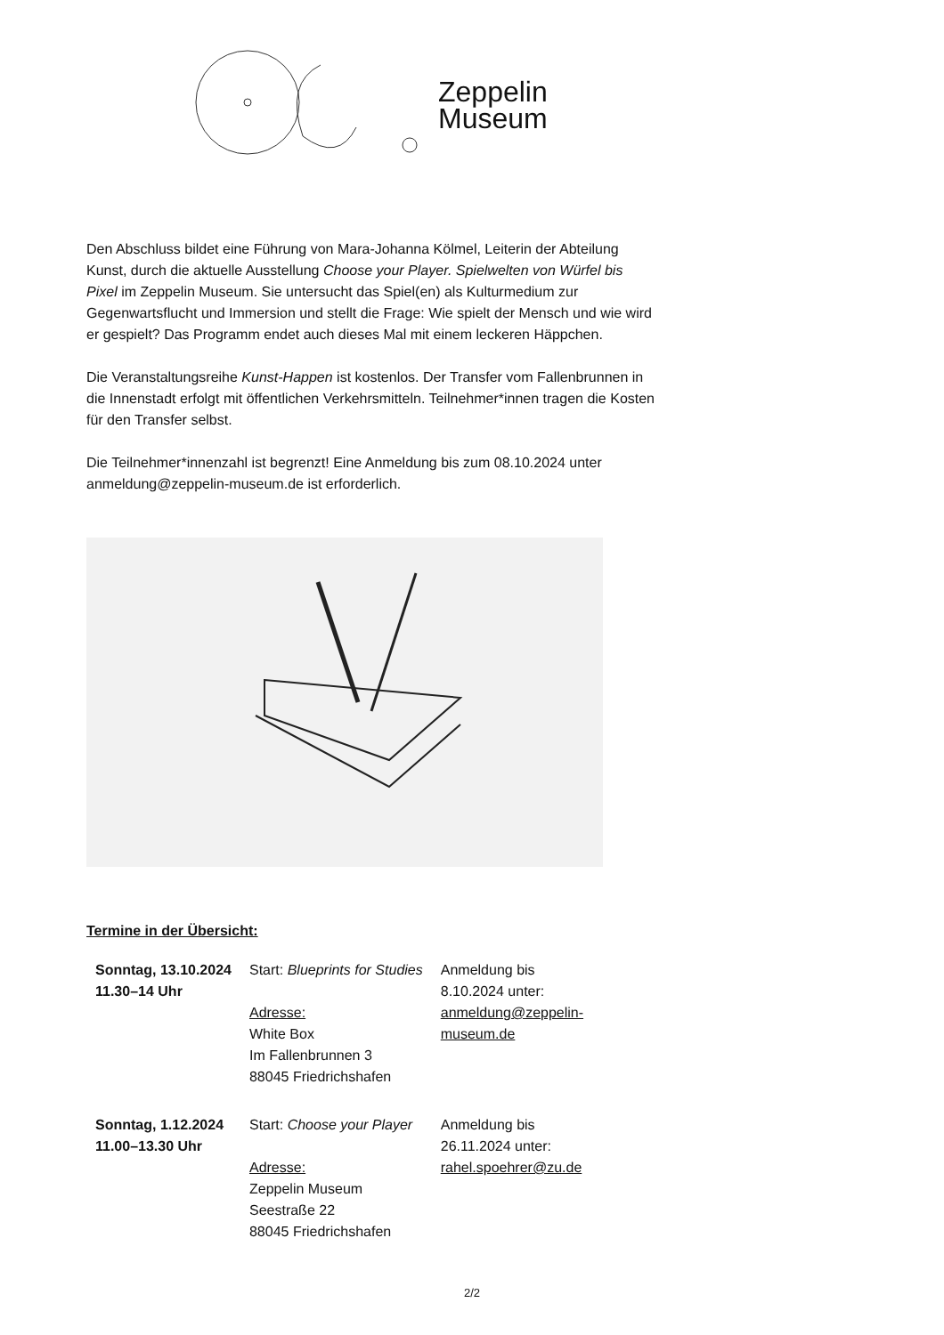Zeppelin
Museum
Den Abschluss bildet eine Führung von Mara-Johanna Kölmel, Leiterin der Abteilung Kunst, durch die aktuelle Ausstellung Choose your Player. Spielwelten von Würfel bis Pixel im Zeppelin Museum. Sie untersucht das Spiel(en) als Kulturmedium zur Gegenwartsflucht und Immersion und stellt die Frage: Wie spielt der Mensch und wie wird er gespielt? Das Programm endet auch dieses Mal mit einem leckeren Häppchen.
Die Veranstaltungsreihe Kunst-Happen ist kostenlos. Der Transfer vom Fallenbrunnen in die Innenstadt erfolgt mit öffentlichen Verkehrsmitteln. Teilnehmer*innen tragen die Kosten für den Transfer selbst.
Die Teilnehmer*innenzahl ist begrenzt! Eine Anmeldung bis zum 08.10.2024 unter anmeldung@zeppelin-museum.de ist erforderlich.
Termine in der Übersicht:
| Sonntag, 13.10.2024 11.30–14 Uhr | Start: Blueprints for Studies Adresse: White Box Im Fallenbrunnen 3 88045 Friedrichshafen | Anmeldung bis 8.10.2024 unter: anmeldung@zeppelin- museum.de |
| Sonntag, 1.12.2024 11.00–13.30 Uhr | Start: Choose your Player Adresse: Zeppelin Museum Seestraße 22 88045 Friedrichshafen | Anmeldung bis 26.11.2024 unter: rahel.spoehrer@zu.de |
2/2